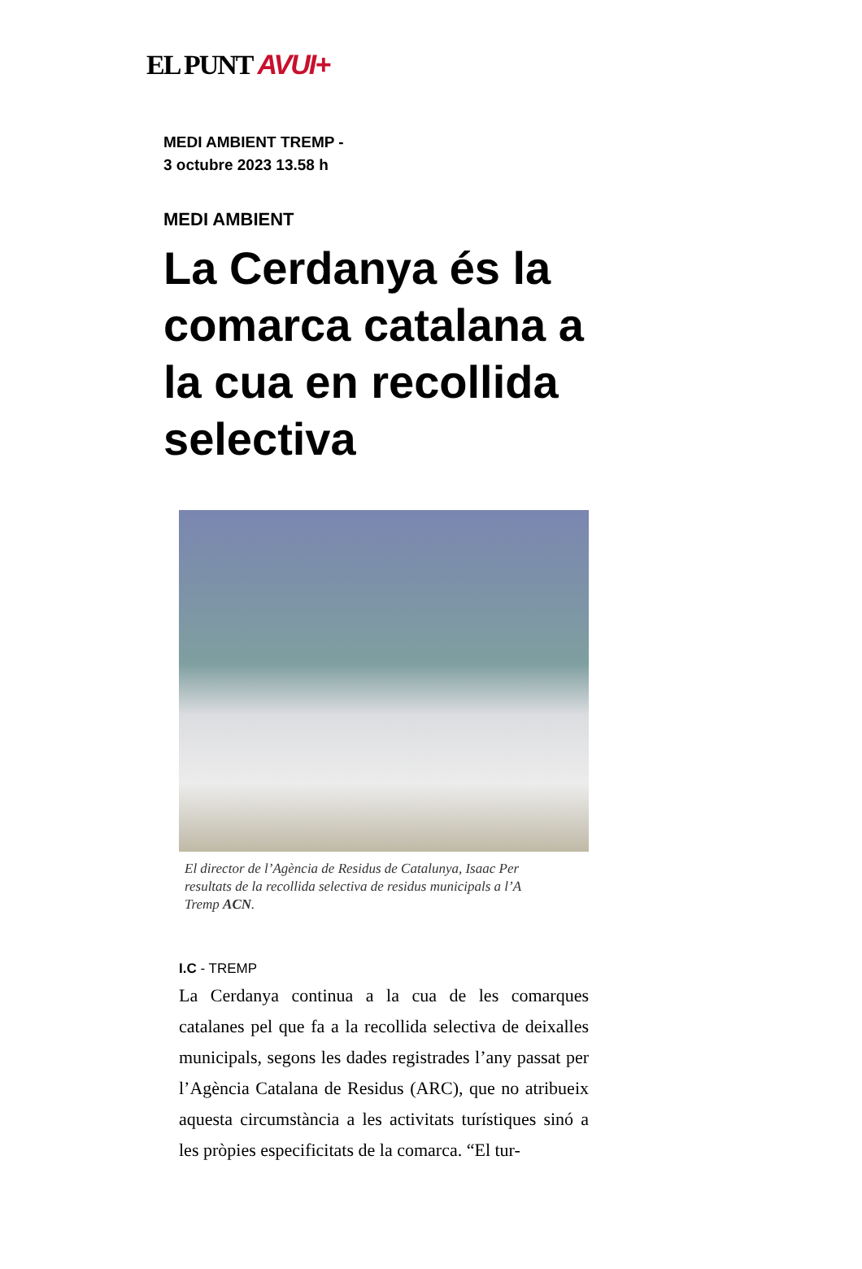EL PUNT AVUI+
MEDI AMBIENT TREMP -
3 octubre 2023 13.58 h
MEDI AMBIENT
La Cerdanya és la comarca catalana a la cua en recollida selectiva
El director de l’Agència de Residus de Catalunya, Isaac Per
resultats de la recollida selectiva de residus municipals a l’A
Tremp ACN.
I.C - TREMP
La Cerdanya continua a la cua de les comarques catalanes pel que fa a la recollida selectiva de deixalles municipals, segons les dades registrades l’any passat per l’Agència Catalana de Residus (ARC), que no atribueix aquesta circumstància a les activitats turístiques sinó a les pròpies especificitats de la comarca. “El tur-